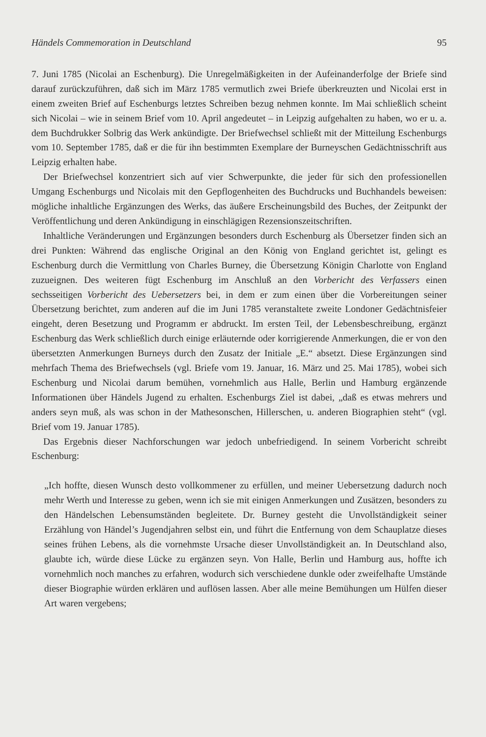Händels Commemoration in Deutschland 95
7. Juni 1785 (Nicolai an Eschenburg). Die Unregelmäßigkeiten in der Aufeinanderfolge der Briefe sind darauf zurückzuführen, daß sich im März 1785 vermutlich zwei Briefe überkreuzten und Nicolai erst in einem zweiten Brief auf Eschenburgs letztes Schreiben bezug nehmen konnte. Im Mai schließlich scheint sich Nicolai – wie in seinem Brief vom 10. April angedeutet – in Leipzig aufgehalten zu haben, wo er u. a. dem Buchdrukker Solbrig das Werk ankündigte. Der Briefwechsel schließt mit der Mitteilung Eschenburgs vom 10. September 1785, daß er die für ihn bestimmten Exemplare der Burneyschen Gedächtnisschrift aus Leipzig erhalten habe.
Der Briefwechsel konzentriert sich auf vier Schwerpunkte, die jeder für sich den professionellen Umgang Eschenburgs und Nicolais mit den Gepflogenheiten des Buchdrucks und Buchhandels beweisen: mögliche inhaltliche Ergänzungen des Werks, das äußere Erscheinungsbild des Buches, der Zeitpunkt der Veröffentlichung und deren Ankündigung in einschlägigen Rezensionszeitschriften.
Inhaltliche Veränderungen und Ergänzungen besonders durch Eschenburg als Übersetzer finden sich an drei Punkten: Während das englische Original an den König von England gerichtet ist, gelingt es Eschenburg durch die Vermittlung von Charles Burney, die Übersetzung Königin Charlotte von England zuzueignen. Des weiteren fügt Eschenburg im Anschluß an den Vorbericht des Verfassers einen sechsseitigen Vorbericht des Uebersetzers bei, in dem er zum einen über die Vorbereitungen seiner Übersetzung berichtet, zum anderen auf die im Juni 1785 veranstaltete zweite Londoner Gedächtnisfeier eingeht, deren Besetzung und Programm er abdruckt. Im ersten Teil, der Lebensbeschreibung, ergänzt Eschenburg das Werk schließlich durch einige erläuternde oder korrigierende Anmerkungen, die er von den übersetzten Anmerkungen Burneys durch den Zusatz der Initiale „E.“ absetzt. Diese Ergänzungen sind mehrfach Thema des Briefwechsels (vgl. Briefe vom 19. Januar, 16. März und 25. Mai 1785), wobei sich Eschenburg und Nicolai darum bemühen, vornehmlich aus Halle, Berlin und Hamburg ergänzende Informationen über Händels Jugend zu erhalten. Eschenburgs Ziel ist dabei, „daß es etwas mehrers und anders seyn muß, als was schon in der Mathesonschen, Hillerschen, u. anderen Biographien steht“ (vgl. Brief vom 19. Januar 1785).
Das Ergebnis dieser Nachforschungen war jedoch unbefriedigend. In seinem Vorbericht schreibt Eschenburg:
„Ich hoffte, diesen Wunsch desto vollkommener zu erfüllen, und meiner Uebersetzung dadurch noch mehr Werth und Interesse zu geben, wenn ich sie mit einigen Anmerkungen und Zusätzen, besonders zu den Händelschen Lebensumständen begleitete. Dr. Burney gesteht die Unvollständigkeit seiner Erzählung von Händel’s Jugendjahren selbst ein, und führt die Entfernung von dem Schauplatze dieses seines frühen Lebens, als die vornehmste Ursache dieser Unvollständigkeit an. In Deutschland also, glaubte ich, würde diese Lücke zu ergänzen seyn. Von Halle, Berlin und Hamburg aus, hoffte ich vornehmlich noch manches zu erfahren, wodurch sich verschiedene dunkle oder zweifelhafte Umstände dieser Biographie würden erklären und auflösen lassen. Aber alle meine Bemühungen um Hülfen dieser Art waren vergebens;